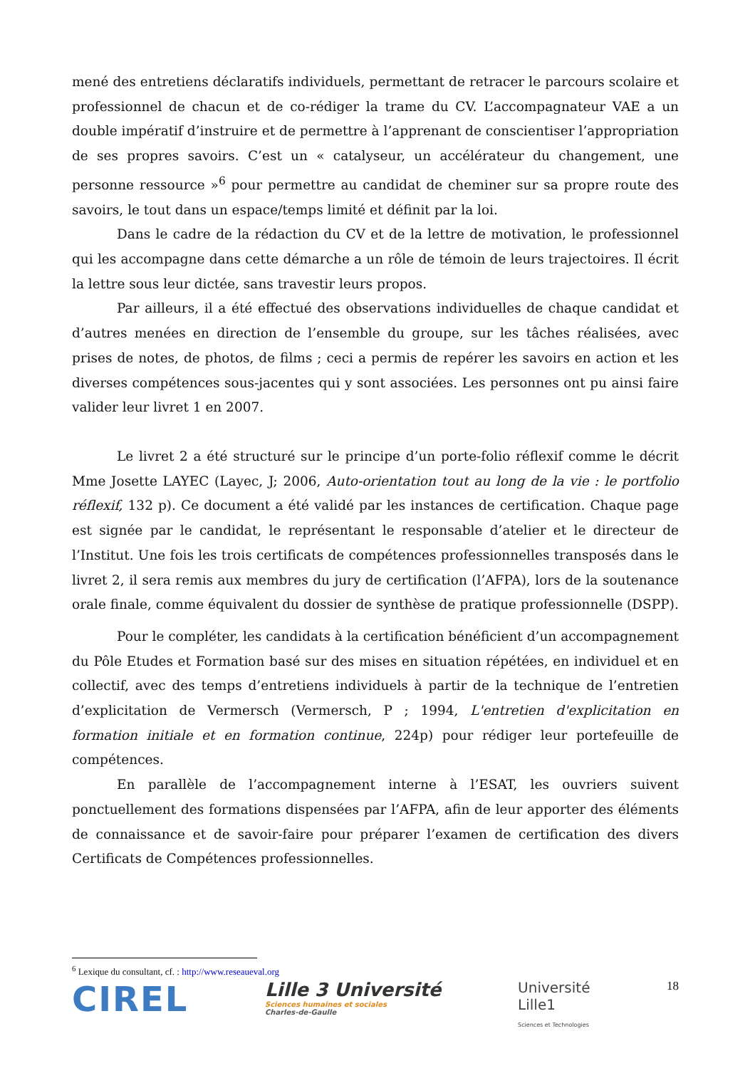mené des entretiens déclaratifs individuels, permettant de retracer le parcours scolaire et professionnel de chacun et de co-rédiger la trame du CV. L’accompagnateur VAE a un double impératif d’instruire et de permettre à l’apprenant de conscientiser l’appropriation de ses propres savoirs. C’est un « catalyseur, un accélérateur du changement, une personne ressource »<sup>6</sup> pour permettre au candidat de cheminer sur sa propre route des savoirs, le tout dans un espace/temps limité et définit par la loi.
Dans le cadre de la rédaction du CV et de la lettre de motivation, le professionnel qui les accompagne dans cette démarche a un rôle de témoin de leurs trajectoires. Il écrit la lettre sous leur dictée, sans travestir leurs propos.
Par ailleurs, il a été effectué des observations individuelles de chaque candidat et d’autres menées en direction de l’ensemble du groupe, sur les tâches réalisées, avec prises de notes, de photos, de films ; ceci a permis de repérer les savoirs en action et les diverses compétences sous-jacentes qui y sont associées. Les personnes ont pu ainsi faire valider leur livret 1 en 2007.
Le livret 2 a été structuré sur le principe d’un porte-folio réflexif comme le décrit Mme Josette LAYEC (Layec, J; 2006, Auto-orientation tout au long de la vie : le portfolio réflexif, 132 p). Ce document a été validé par les instances de certification. Chaque page est signée par le candidat, le représentant le responsable d’atelier et le directeur de l’Institut. Une fois les trois certificats de compétences professionnelles transposés dans le livret 2, il sera remis aux membres du jury de certification (l’AFPA), lors de la soutenance orale finale, comme équivalent du dossier de synthèse de pratique professionnelle (DSPP).
Pour le compléter, les candidats à la certification bénéficient d’un accompagnement du Pôle Etudes et Formation basé sur des mises en situation répétées, en individuel et en collectif, avec des temps d’entretiens individuels à partir de la technique de l’entretien d’explicitation de Vermersch (Vermersch, P ; 1994, L'entretien d'explicitation en formation initiale et en formation continue, 224p) pour rédiger leur portefeuille de compétences.
En parallèle de l’accompagnement interne à l’ESAT, les ouvriers suivent ponctuellement des formations dispensées par l’AFPA, afin de leur apporter des éléments de connaissance et de savoir-faire pour préparer l’examen de certification des divers Certificats de Compétences professionnelles.
<sup>6</sup> Lexique du consultant, cf. : http://www.reseaueval.org
CIREL
Lille 3 Université
Sciences humaines et sociales
Charles-de-Gaulle
Université
Lille1
Sciences et Technologies
18